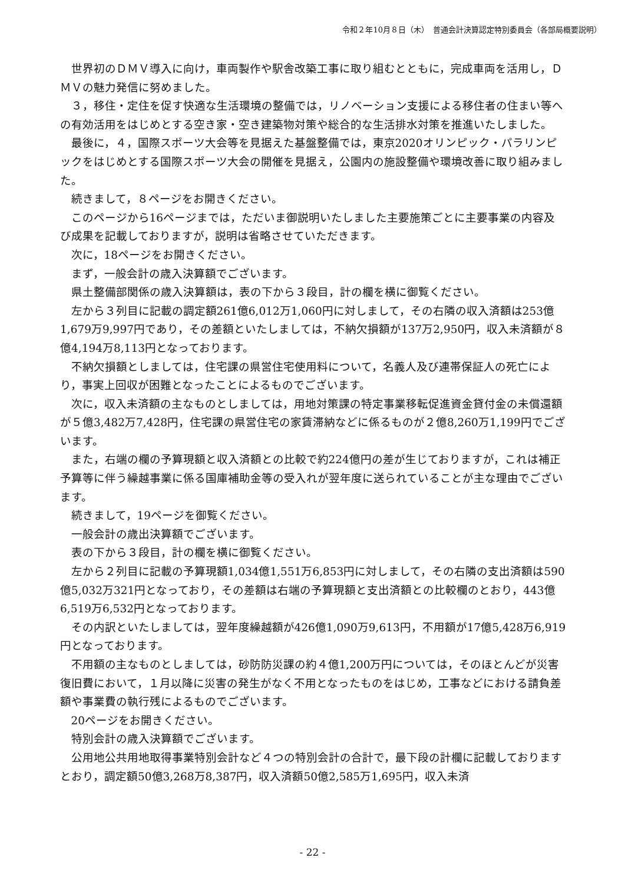令和２年10月８日（木）　普通会計決算認定特別委員会（各部局概要説明）
世界初のＤＭＶ導入に向け，車両製作や駅舎改築工事に取り組むとともに，完成車両を活用し，ＤＭＶの魅力発信に努めました。
３，移住・定住を促す快適な生活環境の整備では，リノベーション支援による移住者の住まい等への有効活用をはじめとする空き家・空き建築物対策や総合的な生活排水対策を推進いたしました。
最後に，４，国際スポーツ大会等を見据えた基盤整備では，東京2020オリンピック・パラリンピックをはじめとする国際スポーツ大会の開催を見据え，公園内の施設整備や環境改善に取り組みました。
続きまして，８ページをお開きください。
このページから16ページまでは，ただいま御説明いたしました主要施策ごとに主要事業の内容及び成果を記載しておりますが，説明は省略させていただきます。
次に，18ページをお開きください。
まず，一般会計の歳入決算額でございます。
県土整備部関係の歳入決算額は，表の下から３段目，計の欄を横に御覧ください。
左から３列目に記載の調定額261億6,012万1,060円に対しまして，その右隣の収入済額は253億1,679万9,997円であり，その差額といたしましては，不納欠損額が137万2,950円，収入未済額が８億4,194万8,113円となっております。
不納欠損額としましては，住宅課の県営住宅使用料について，名義人及び連帯保証人の死亡により，事実上回収が困難となったことによるものでございます。
次に，収入未済額の主なものとしましては，用地対策課の特定事業移転促進資金貸付金の未償還額が５億3,482万7,428円，住宅課の県営住宅の家賃滞納などに係るものが２億8,260万1,199円でございます。
また，右端の欄の予算現額と収入済額との比較で約224億円の差が生じておりますが，これは補正予算等に伴う繰越事業に係る国庫補助金等の受入れが翌年度に送られていることが主な理由でございます。
続きまして，19ページを御覧ください。
一般会計の歳出決算額でございます。
表の下から３段目，計の欄を横に御覧ください。
左から２列目に記載の予算現額1,034億1,551万6,853円に対しまして，その右隣の支出済額は590億5,032万321円となっており，その差額は右端の予算現額と支出済額との比較欄のとおり，443億6,519万6,532円となっております。
その内訳といたしましては，翌年度繰越額が426億1,090万9,613円，不用額が17億5,428万6,919円となっております。
不用額の主なものとしましては，砂防防災課の約４億1,200万円については，そのほとんどが災害復旧費において，１月以降に災害の発生がなく不用となったものをはじめ，工事などにおける請負差額や事業費の執行残によるものでございます。
20ページをお開きください。
特別会計の歳入決算額でございます。
公用地公共用地取得事業特別会計など４つの特別会計の合計で，最下段の計欄に記載しておりますとおり，調定額50億3,268万8,387円，収入済額50億2,585万1,695円，収入未済
- 22 -